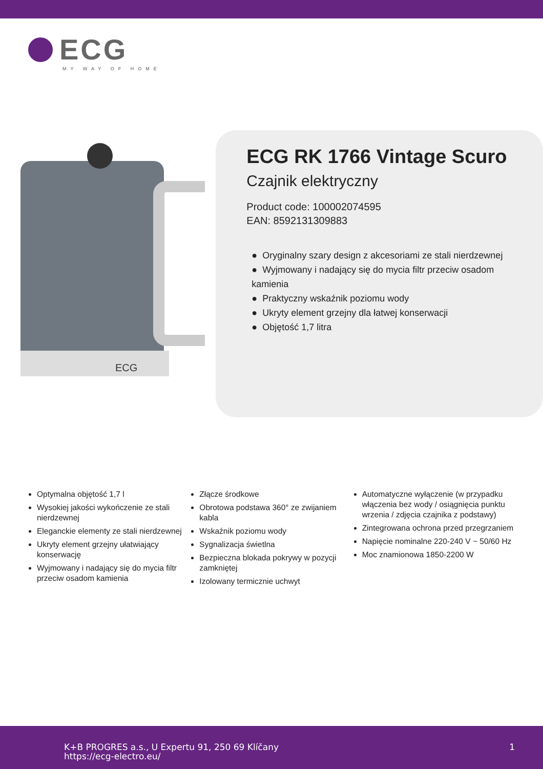ECG
MY WAY OF HOME
ECG
ECG RK 1766 Vintage Scuro
Czajnik elektryczny
Product code: 100002074595
EAN: 8592131309883
● Oryginalny szary design z akcesoriami ze stali nierdzewnej
● Wyjmowany i nadający się do mycia filtr przeciw osadom kamienia
● Praktyczny wskaźnik poziomu wody
● Ukryty element grzejny dla łatwej konserwacji
● Objętość 1,7 litra
Optymalna objętość 1,7 l
Wysokiej jakości wykończenie ze stali nierdzewnej
Eleganckie elementy ze stali nierdzewnej
Ukryty element grzejny ułatwiający konserwację
Wyjmowany i nadający się do mycia filtr przeciw osadom kamienia
Złącze środkowe
Obrotowa podstawa 360° ze zwijaniem kabla
Wskaźnik poziomu wody
Sygnalizacja świetlna
Bezpieczna blokada pokrywy w pozycji zamkniętej
Izolowany termicznie uchwyt
Automatyczne wyłączenie (w przypadku włączenia bez wody / osiągnięcia punktu wrzenia / zdjęcia czajnika z podstawy)
Zintegrowana ochrona przed przegrzaniem
Napięcie nominalne 220-240 V ~ 50/60 Hz
Moc znamionowa 1850-2200 W
K+B PROGRES a.s., U Expertu 91, 250 69 Klíčany
https://ecg-electro.eu/
1